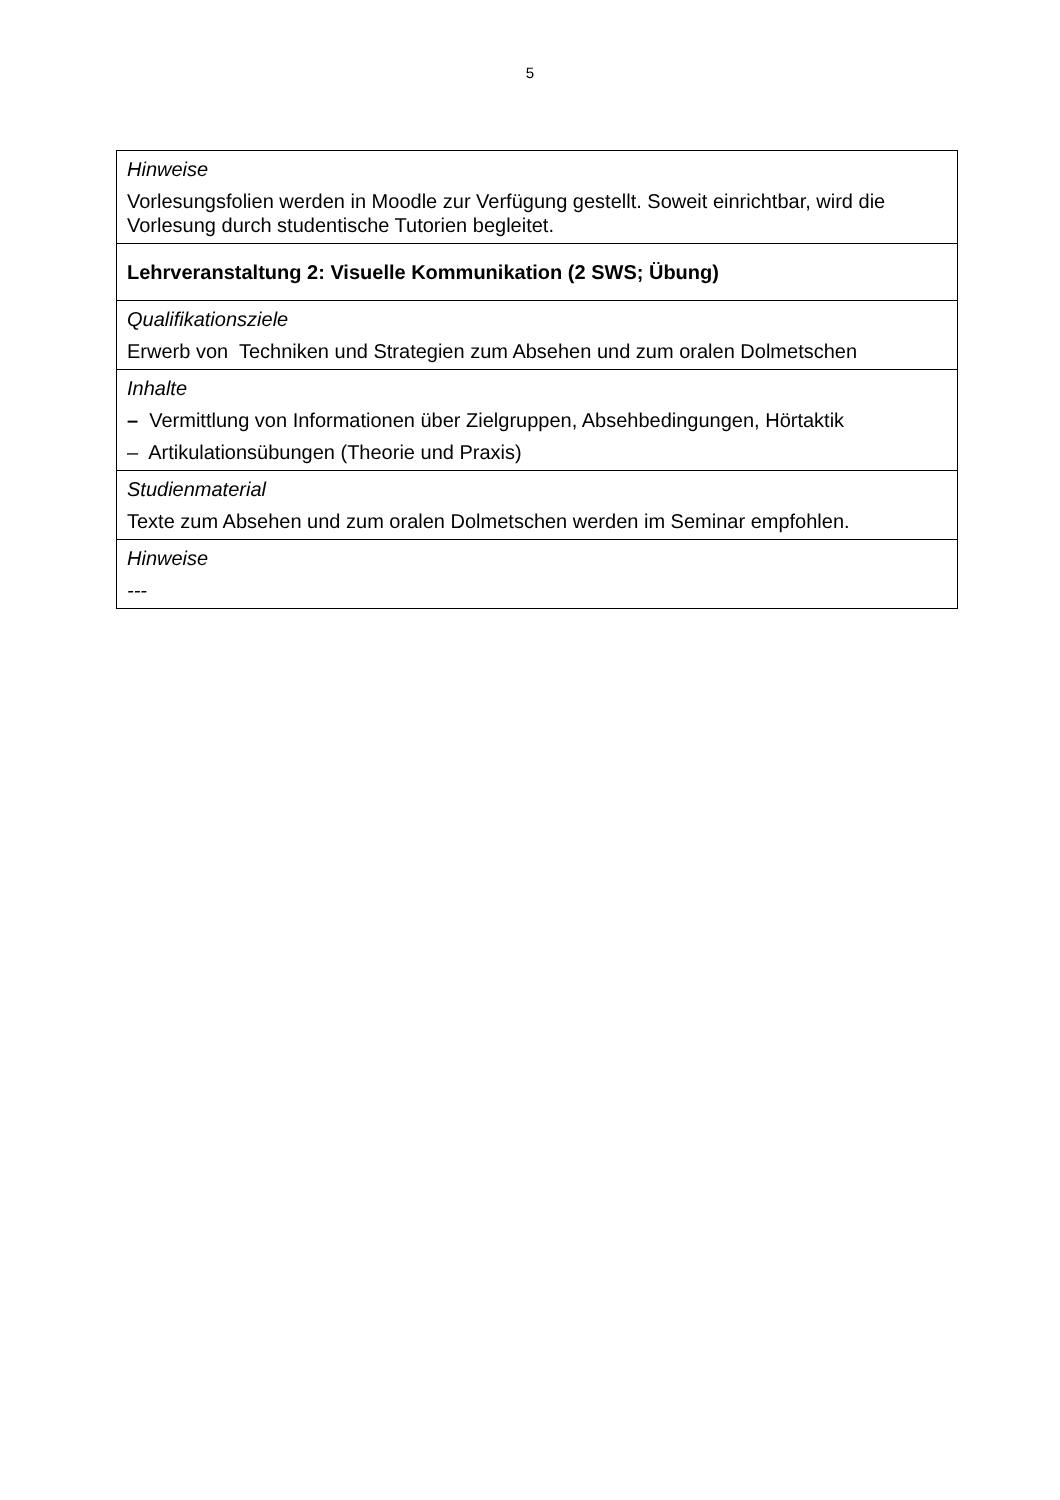5
| Hinweise Vorlesungsfolien werden in Moodle zur Verfügung gestellt. Soweit einrichtbar, wird die Vorlesung durch studentische Tutorien begleitet. |
| Lehrveranstaltung 2: Visuelle Kommunikation (2 SWS; Übung) |
| Qualifikationsziele Erwerb von Techniken und Strategien zum Absehen und zum oralen Dolmetschen |
| Inhalte – Vermittlung von Informationen über Zielgruppen, Absehbedingungen, Hörtaktik – Artikulationsübungen (Theorie und Praxis) |
| Studienmaterial Texte zum Absehen und zum oralen Dolmetschen werden im Seminar empfohlen. |
| Hinweise --- |